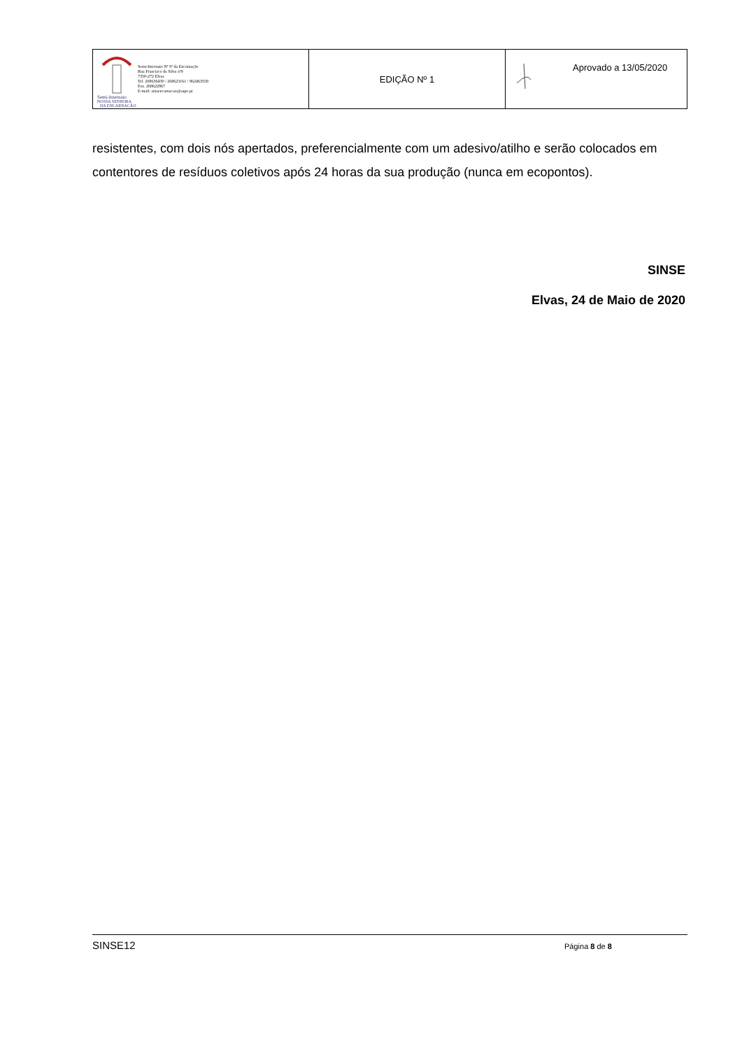| Semi-Internato NOSSA SENHORA DA ENCARNAÇÃO Semi-Internato Nª Sª da Encarnação Rua Francisco da Silva nº9 7350-272 Elvas Tel. 268636430 / 268623161 / 962463558 Fax. 268622867 E-mail: sinsencarnacao@sapo.pt | EDIÇÃO Nº 1 | Aprovado a 13/05/2020 |
resistentes, com dois nós apertados, preferencialmente com um adesivo/atilho e serão colocados em contentores de resíduos coletivos após 24 horas da sua produção (nunca em ecopontos).
SINSE
Elvas, 24 de Maio de 2020
SINSE12 Página 8 de 8